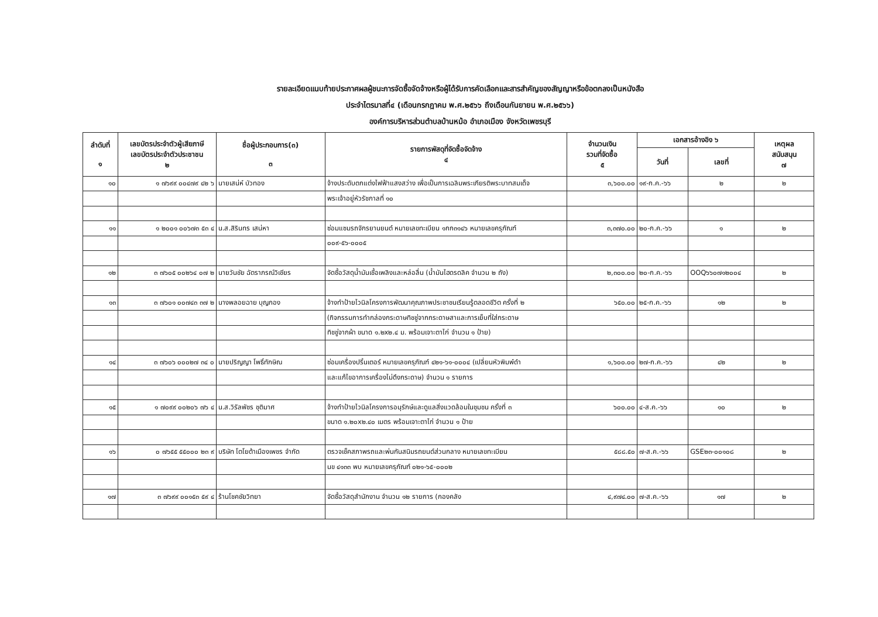รายละเอียดแนบท้ายประกาศผลผู้ชนะการจัดซื้อจัดจ้างหรือผู้ได้รับการคัดเลือกและสารสำคัญของสัญญาหรือข้อตกลงเป็นหนังสือ
ประจำไตรมาสที่๔ (เดือนกรกฎาคม พ.ศ.๒๕๖๖ ถึงเดือนกันยายน พ.ศ.๒๕๖๖)
องค์การบริหารส่วนตำบลบ้านหม้อ อำเภอเมือง จังหวัดเพชรบุรี
| ลำดับที่ ๑ | เลขบัตรประจำตัวผู้เสียภาษี เลขบัตรประจำตัวประชาชน ๒ | ชื่อผู้ประกอบการ(๓) ๓ | รายการพัสดุที่จัดซื้อจัดจ้าง ๔ | จำนวนเงิน รวมที่จัดซื้อ ๕ | เอกสารอ้างอิง ๖ | | เหตุผล สนับสนุน ๗ |
| --- | --- | --- | --- | --- | --- | --- | --- |
| | | | | | วันที่ | เลขที่ | |
| ๑๐ | ๑ ๗๖๙๙ ๐๐๔๗๙ ๔๒ ๖ | นายเสน่ห์ บัวทอง | จ้างประดับตกแต่งไฟฟ้าแสงสว่าง เพื่อเป็นการเฉลิมพระเกียรติพระบาทสมเด็จ | ๓,๖๐๐.๐๐ | ๑๙-ก.ค.-๖๖ | ๒ | ๒ |
| | | | พระเจ้าอยู่หัวรัชกาลที่ ๑๐ | | | | |
| ๑๑ | ๑ ๒๐๐๑ ๐๐๖๗๓ ๕๓ ๔ | น.ส.สิรินทร เสน่หา | ซ่อมแซมรถจักรยานยนต์ หมายเลขทะเบียน ๑กก๓๑๔๖ หมายเลขครุภัณฑ์ | ๓,๓๗๐.๐๐ | ๒๐-ก.ค.-๖๖ | ๑ | ๒ |
| | | | ๐๐๙-๕๖-๐๐๐๕ | | | | |
| ๑๒ | ๓ ๗๖๐๕ ๐๐๒๖๔ ๐๗ ๒ | นายวันชัย ฉัตราภรณ์วิเชียร | จัดซื้อวัสดุน้ำมันเชื้อเพลิงและหล่อลื่น (น้ำมันไฮดรดลิค จำนวน ๒ ถัง) | ๒,๓๐๐.๐๐ | ๒๐-ก.ค.-๖๖ | OOQ๖๖๐๗๑๒๐๐๔ | ๒ |
| ๑๓ | ๓ ๗๖๐๑ ๐๐๗๔๓ ๓๗ ๒ | นางพลอยฉาย บุญกอง | จ้างทำป้ายไวนิลโครงการพัฒนาคุณภาพประชาชนเรียนรู้ตลอดชีวิต ครั้งที่ ๒ | ๖๕๐.๐๐ | ๒๕-ก.ค.-๖๖ | ๑๒ | ๒ |
| | | | (กิจกรรมการทำกล่องกระดาษทิชชู่จากกระดาษสาและการเย็บที่ใส่กระดาษ | | | | |
| | | | ทิชชู่จากผ้า ขนาด ๑.๒x๒.๔ ม. พร้อมเจาะตาไก่ จำนวน ๑ ป้าย) | | | | |
| ๑๔ | ๓ ๗๖๐๖ ๐๐๐๒๗ ๓๔ ๐ | นายปริญญา โพธิ์ทักษิณ | ซ่อมเครื่องปริ้นเตอร์ หมายเลขครุภัณฑ์ ๔๒๑-๖๑-๐๐๐๔ (เปลี่ยนหัวพิมพ์ดำ | ๑,๖๐๐.๐๐ | ๒๗-ก.ค.-๖๖ | ๔๒ | ๒ |
| | | | และแก้ไขอาการเครื่องไม่ดึงกระดาษ) จำนวน ๑ รายการ | | | | |
| ๑๕ | ๑ ๗๐๙๙ ๐๐๒๐๖ ๗๖ ๔ | น.ส.วิรัลพัชร ชุติมาศ | จ้างทำป้ายไวนิลโครงการอนุรักษ์และดูแลสิ่งแวดล้อมในชุมชน ครั้งที่ ๓ | ๖๐๐.๐๐ | ๔-ส.ค.-๖๖ | ๑๐ | ๒ |
| | | | ขนาด ๑.๒๐x๒.๔๐ เมตร พร้อมเจาะตาไก่ จำนวน ๑ ป้าย | | | | |
| ๑๖ | ๐ ๗๖๕๕ ๕๕๐๐๐ ๒๓ ๙ | บริษัท โตโยต้าเมืองเพชร จำกัด | ตรวจเช็คสภาพรถและพ่นกันสนิมรถยนต์ส่วนกลาง หมายเลขทะเบียน | ๕๘๘.๕๐ | ๗-ส.ค.-๖๖ | GSE๒๓-๐๐๑๐๘ | ๒ |
| | | | นข ๔๑๓๓ พบ หมายเลขครุภัณฑ์ ๐๒๑-๖๕-๐๐๐๒ | | | | |
| ๑๗ | ๓ ๗๖๙๙ ๐๐๑๕๓ ๕๙ ๔ | ร้านโชคชัยวิทยา | จัดซื้อวัสดุสำนักงาน จำนวน ๑๒ รายการ (กองคลัง | ๔,๙๗๔.๐๐ | ๗-ส.ค.-๖๖ | ๑๗ | ๒ |